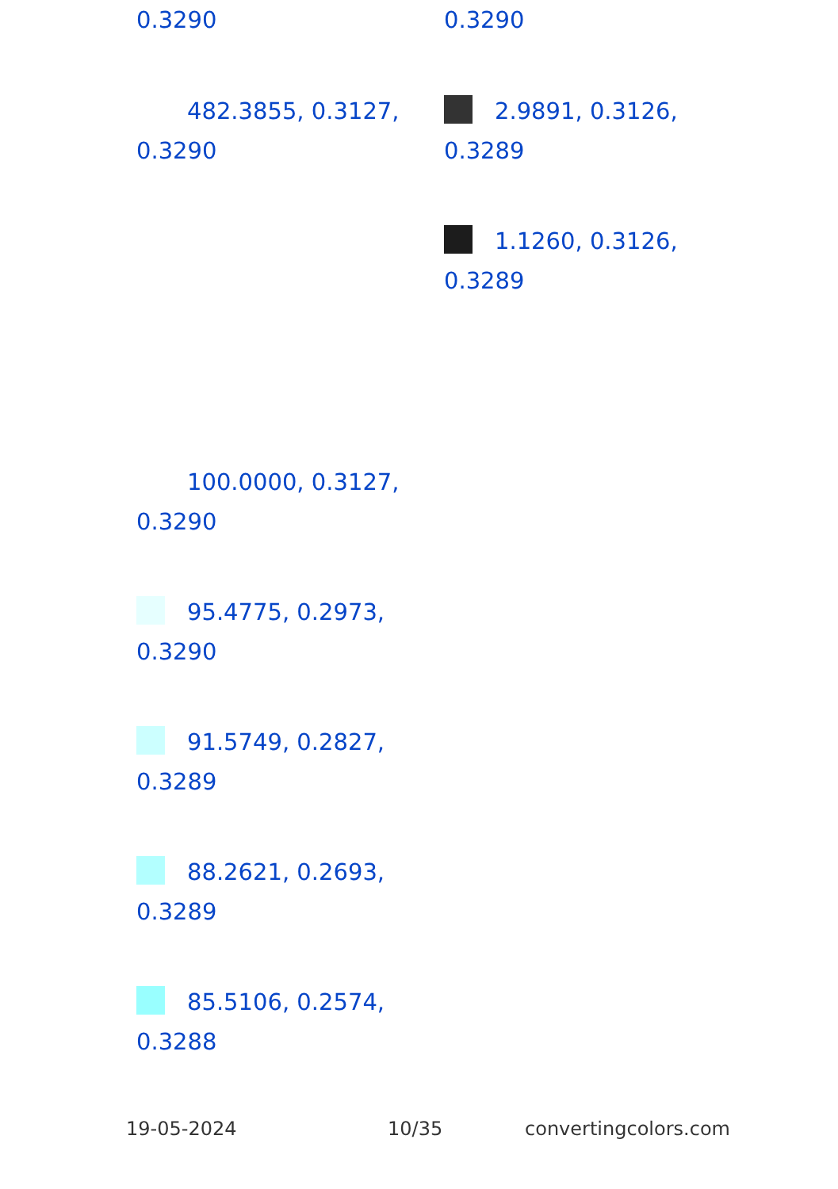0.3290 0.3290
482.3855, 0.3127, 0.3290
2.9891, 0.3126, 0.3289
1.1260, 0.3126, 0.3289
100.0000, 0.3127, 0.3290
95.4775, 0.2973, 0.3290
91.5749, 0.2827, 0.3289
88.2621, 0.2693, 0.3289
85.5106, 0.2574, 0.3288
19-05-2024 10/35 convertingcolors.com